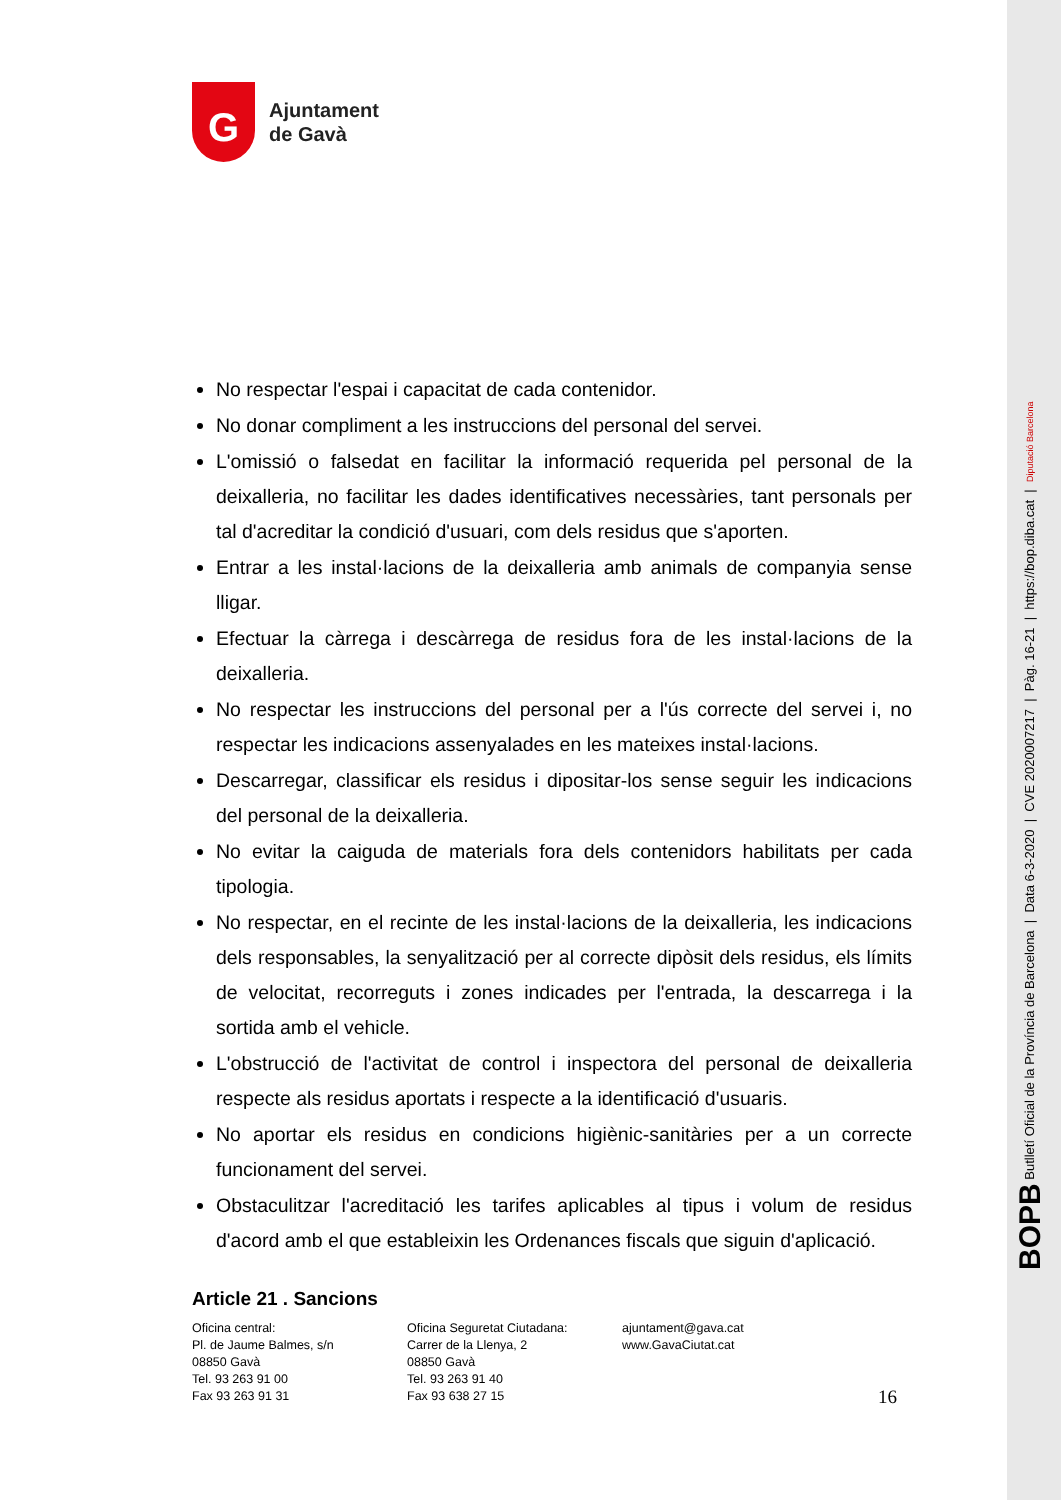BOPB Butlletí Oficial de la Província de Barcelona | Data 6-3-2020 | CVE 2020007217 | Pàg. 16-21 | https://bop.diba.cat | Diputació Barcelona
G
Ajuntament
de Gavà
No respectar l'espai i capacitat de cada contenidor.
No donar compliment a les instruccions del personal del servei.
L'omissió o falsedat en facilitar la informació requerida pel personal de la deixalleria, no facilitar les dades identificatives necessàries, tant personals per tal d'acreditar la condició d'usuari, com dels residus que s'aporten.
Entrar a les instal·lacions de la deixalleria amb animals de companyia sense lligar.
Efectuar la càrrega i descàrrega de residus fora de les instal·lacions de la deixalleria.
No respectar les instruccions del personal per a l'ús correcte del servei i, no respectar les indicacions assenyalades en les mateixes instal·lacions.
Descarregar, classificar els residus i dipositar-los sense seguir les indicacions del personal de la deixalleria.
No evitar la caiguda de materials fora dels contenidors habilitats per cada tipologia.
No respectar, en el recinte de les instal·lacions de la deixalleria, les indicacions dels responsables, la senyalització per al correcte dipòsit dels residus, els límits de velocitat, recorreguts i zones indicades per l'entrada, la descarrega i la sortida amb el vehicle.
L'obstrucció de l'activitat de control i inspectora del personal de deixalleria respecte als residus aportats i respecte a la identificació d'usuaris.
No aportar els residus en condicions higiènic-sanitàries per a un correcte funcionament del servei.
Obstaculitzar l'acreditació les tarifes aplicables al tipus i volum de residus d'acord amb el que estableixin les Ordenances fiscals que siguin d'aplicació.
Article 21 . Sancions
Oficina central:
Pl. de Jaume Balmes, s/n
08850 Gavà
Tel. 93 263 91 00
Fax 93 263 91 31
Oficina Seguretat Ciutadana:
Carrer de la Llenya, 2
08850 Gavà
Tel. 93 263 91 40
Fax 93 638 27 15
ajuntament@gava.cat
www.GavaCiutat.cat
16